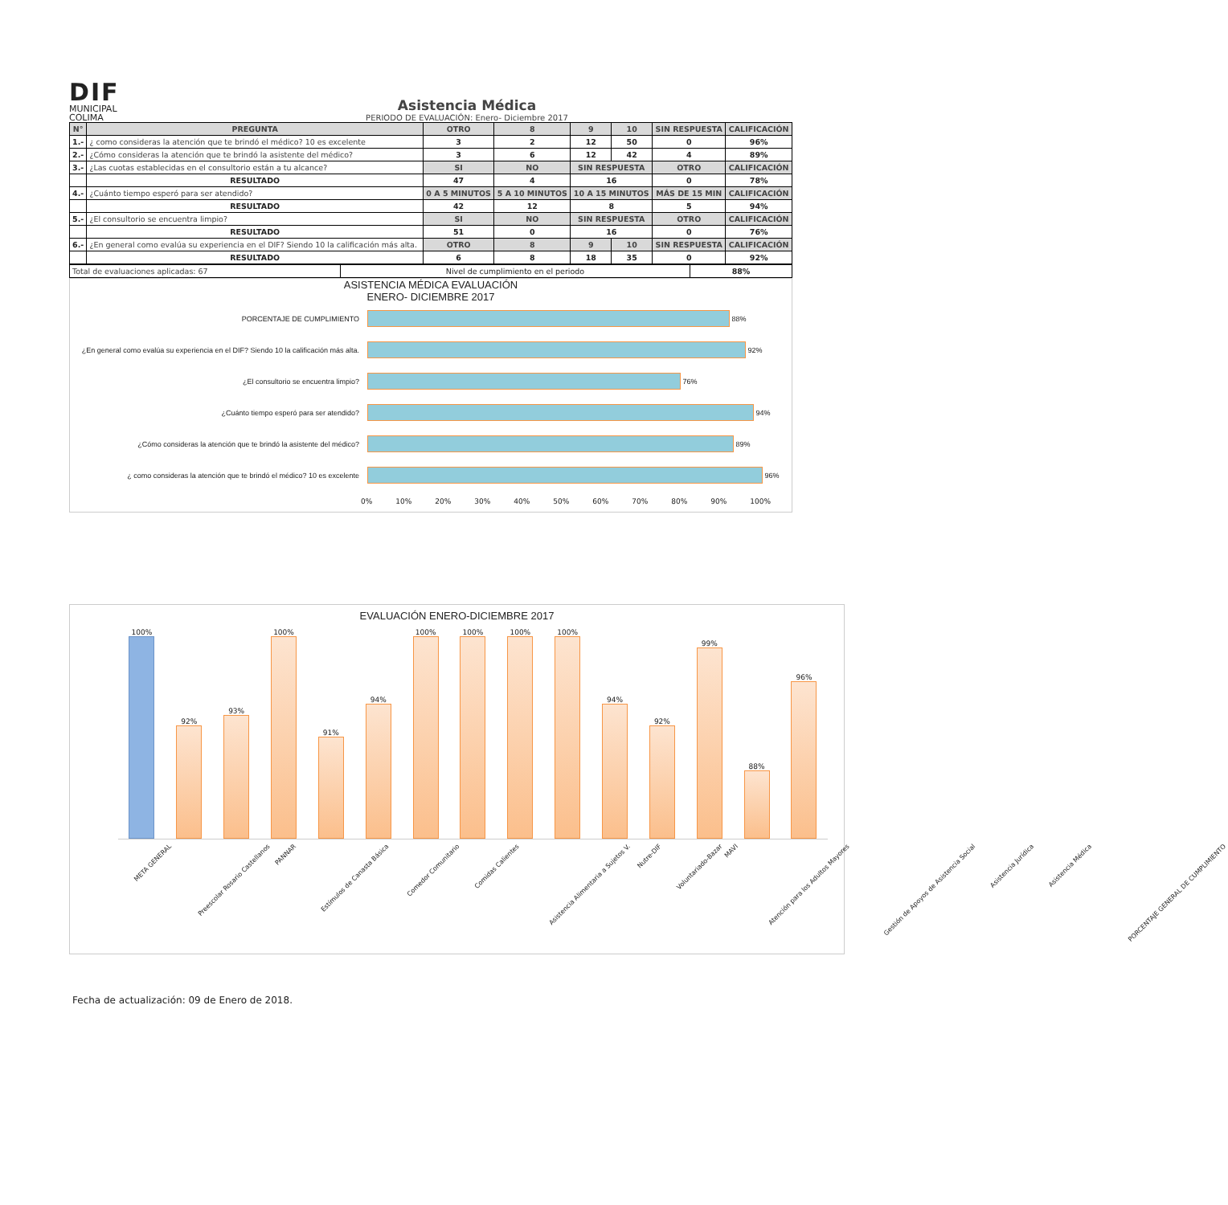DIF
MUNICIPAL
COLIMA
Asistencia Médica
PERIODO DE EVALUACIÓN: Enero- Diciembre 2017
| N° | PREGUNTA | OTRO | 8 | 9 | 10 | SIN RESPUESTA | CALIFICACIÓN |
| --- | --- | --- | --- | --- | --- | --- | --- |
| 1.- | ¿ como consideras la atención que te brindó el médico? 10 es excelente | 3 | 2 | 12 | 50 | 0 | 96% |
| 2.- | ¿Cómo consideras la atención que te brindó la asistente del médico? | 3 | 6 | 12 | 42 | 4 | 89% |
| 3.- | ¿Las cuotas establecidas en el consultorio están a tu alcance? | SI | NO | SIN RESPUESTA | | OTRO | CALIFICACIÓN |
| | RESULTADO | 47 | 4 | 16 | | 0 | 78% |
| 4.- | ¿Cuánto tiempo esperó para ser atendido? | 0 A 5 MINUTOS | 5 A 10 MINUTOS | 10 A 15 MINUTOS | | MÁS DE 15 MIN | CALIFICACIÓN |
| | RESULTADO | 42 | 12 | 8 | | 5 | 94% |
| 5.- | ¿El consultorio se encuentra limpio? | SI | NO | SIN RESPUESTA | | OTRO | CALIFICACIÓN |
| | RESULTADO | 51 | 0 | 16 | | 0 | 76% |
| 6.- | ¿En general como evalúa su experiencia en el DIF? Siendo 10 la calificación más alta. | OTRO | 8 | 9 | 10 | SIN RESPUESTA | CALIFICACIÓN |
| | RESULTADO | 6 | 8 | 18 | 35 | 0 | 92% |
| Total de evaluaciones aplicadas: 67 | Nivel de cumplimiento en el periodo | 88% |
ASISTENCIA MÉDICA EVALUACIÓN
ENERO- DICIEMBRE 2017
PORCENTAJE DE CUMPLIMIENTO
88%
¿En general como evalúa su experiencia en el DIF? Siendo 10 la calificación más alta.
92%
¿El consultorio se encuentra limpio?
76%
¿Cuánto tiempo esperó para ser atendido?
94%
¿Cómo consideras la atención que te brindó la asistente del médico?
89%
¿ como consideras la atención que te brindó el médico? 10 es excelente
96%
0% 10% 20% 30% 40% 50% 60% 70% 80% 90% 100%
EVALUACIÓN ENERO-DICIEMBRE 2017
100%
92%
93%
100%
91%
94%
100%
100%
100%
100%
94%
92%
99%
88%
96%
META GENERAL Preescolar Rosario Castellanos PANNAR Estímulos de Canasta Básica Comedor Comunitario Comidas Calientes Asistencia Alimentaria a Sujetos V. Nutre-DIF Voluntariado-Bazar MAVI Atención para los Adultos Mayores Gestión de Apoyos de Asistencia Social Asistencia Jurídica Asistencia Médica PORCENTAJE GENERAL DE CUMPLIMIENTO
Fecha de actualización: 09 de Enero de 2018.